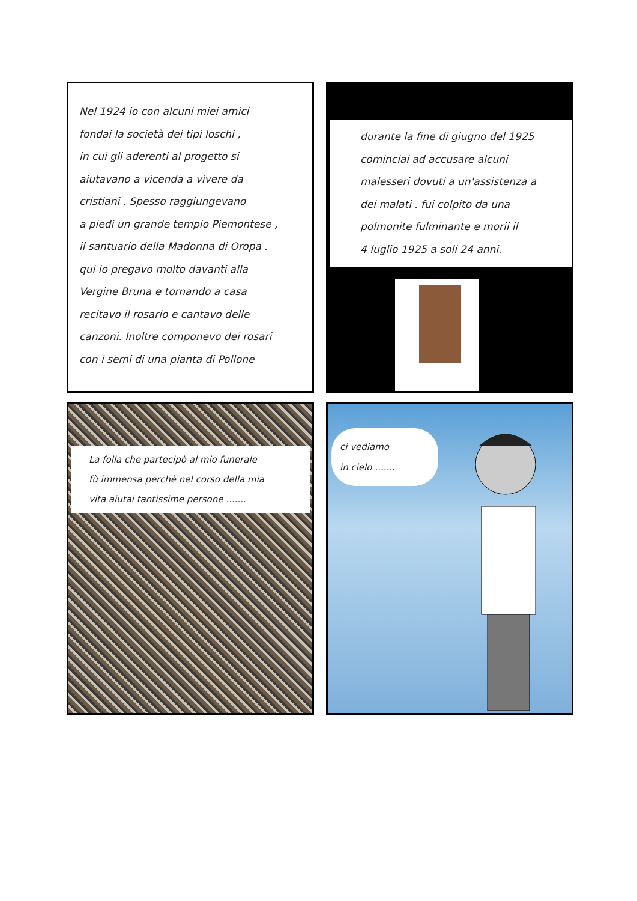Nel 1924 io con alcuni miei amici
fondai la società dei tipi loschi ,
in cui gli aderenti al progetto si
aiutavano a vicenda a vivere da
cristiani . Spesso raggiungevano
a piedi un grande tempio Piemontese ,
il santuario della Madonna di Oropa .
qui io pregavo molto davanti alla
Vergine Bruna e tornando a casa
recitavo il rosario e cantavo delle
canzoni. Inoltre componevo dei rosari
con i semi di una pianta di Pollone
durante la fine di giugno del 1925
cominciai ad accusare alcuni
malesseri dovuti a un'assistenza a
dei malati . fui colpito da una
polmonite fulminante e morii il
4 luglio 1925 a soli 24 anni.
La folla che partecipò al mio funerale
fù immensa perchè nel corso della mia
vita aiutai tantissime persone .......
ci vediamo
in cielo .......